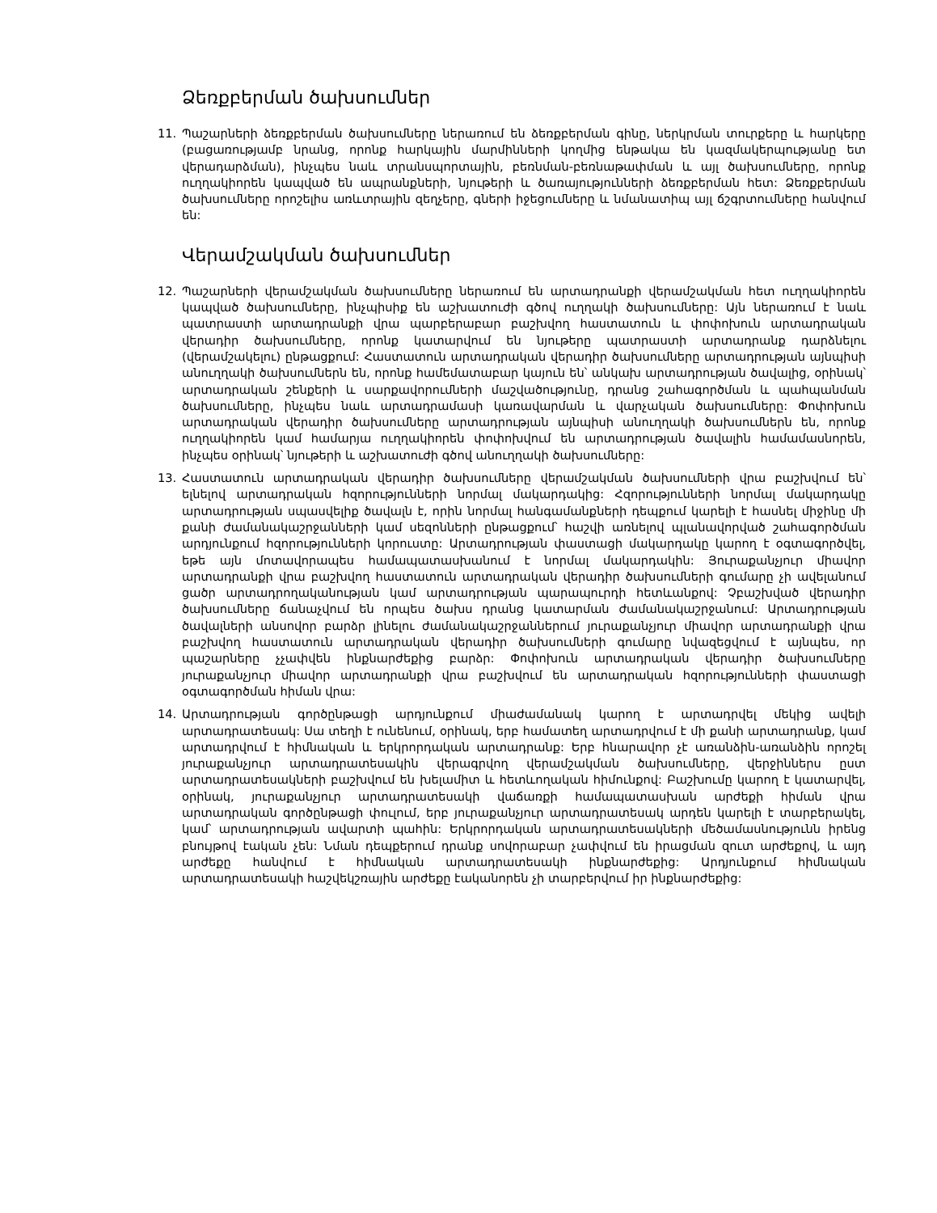Ձեռքբերման ծախսումներ
11. Պաշարների ձեռքբերման ծախսումները ներառում են ձեռքբերման գինը, ներկրման տուրքերը և հարկերը (բացառությամբ նրանց, որոնք հարկային մարմինների կողմից ենթակա են կազմակերպությանը ետ վերադարձման), ինչպես նաև տրանսպորտային, բեռնման-բեռնաթափման և այլ ծախսումները, որոնք ուղղակիորեն կապված են ապրանքների, նյութերի և ծառայությունների ձեռքբերման հետ: Ձեռքբերման ծախսումները որոշելիս առևտրային զեղչերը, գների իջեցումները և նմանատիպ այլ ճշգրտումները հանվում են:
Վերամշակման ծախսումներ
12. Պաշարների վերամշակման ծախսումները ներառում են արտադրանքի վերամշակման հետ ուղղակիորեն կապված ծախսումները, ինչպիսիք են աշխատուժի գծով ուղղակի ծախսումները: Այն ներառում է նաև պատրաստի արտադրանքի վրա պարբերաբար բաշխվող հաստատուն և փոփոխուն արտադրական վերադիր ծախսումները, որոնք կատարվում են նյութերը պատրաստի արտադրանք դարձնելու (վերամշակելու) ընթացքում: Հաստատուն արտադրական վերադիր ծախսումները արտադրության այնպիսի անուղղակի ծախսումներն են, որոնք համեմատաբար կայուն են՝ անկախ արտադրության ծավալից, օրինակ՝ արտադրական շենքերի և սարքավորումների մաշվածությունը, դրանց շահագործման և պահպանման ծախսումները, ինչպես նաև արտադրամասի կառավարման և վարչական ծախսումները: Փոփոխուն արտադրական վերադիր ծախսումները արտադրության այնպիսի անուղղակի ծախսումներն են, որոնք ուղղակիորեն կամ համարյա ուղղակիորեն փոփոխվում են արտադրության ծավալին համամասնորեն, ինչպես օրինակ՝ նյութերի և աշխատուժի գծով անուղղակի ծախսումները:
13. Հաստատուն արտադրական վերադիր ծախսումները վերամշակման ծախսումների վրա բաշխվում են՝ ելնելով արտադրական հզորությունների նորմալ մակարդակից: Հզորությունների նորմալ մակարդակը արտադրության սպասվելիք ծավալն է, որին նորմալ հանգամանքների դեպքում կարելի է հասնել միջինը մի քանի ժամանակաշրջանների կամ սեզոնների ընթացքում՝ հաշվի առնելով պլանավորված շահագործման արդյունքում հզորությունների կորուստը: Արտադրության փաստացի մակարդակը կարող է օգտագործվել, եթե այն մոտավորապես համապատասխանում է նորմալ մակարդակին: Յուրաքանչյուր միավոր արտադրանքի վրա բաշխվող հաստատուն արտադրական վերադիր ծախսումների գումարը չի ավելանում ցածր արտադրողականության կամ արտադրության պարապուրդի հետևանքով: Չբաշխված վերադիր ծախսումները ճանաչվում են որպես ծախս դրանց կատարման ժամանակաշրջանում: Արտադրության ծավալների անսովոր բարձր լինելու ժամանակաշրջաններում յուրաքանչյուր միավոր արտադրանքի վրա բաշխվող հաստատուն արտադրական վերադիր ծախսումների գումարը նվազեցվում է այնպես, որ պաշարները չչափվեն ինքնարժեքից բարձր: Փոփոխուն արտադրական վերադիր ծախսումները յուրաքանչյուր միավոր արտադրանքի վրա բաշխվում են արտադրական հզորությունների փաստացի օգտագործման հիման վրա:
14. Արտադրության գործընթացի արդյունքում միաժամանակ կարող է արտադրվել մեկից ավելի արտադրատեսակ: Սա տեղի է ունենում, օրինակ, երբ համատեղ արտադրվում է մի քանի արտադրանք, կամ արտադրվում է հիմնական և երկրորդական արտադրանք: Երբ հնարավոր չէ առանձին-առանձին որոշել յուրաքանչյուր արտադրատեսակին վերագրվող վերամշակման ծախսումները, վերջիններս ըստ արտադրատեսակների բաշխվում են խելամիտ և հետևողական հիմունքով: Բաշխումը կարող է կատարվել, օրինակ, յուրաքանչյուր արտադրատեսակի վաճառքի համապատասխան արժեքի հիման վրա արտադրական գործընթացի փուլում, երբ յուրաքանչյուր արտադրատեսակ արդեն կարելի է տարբերակել, կամ՝ արտադրության ավարտի պահին: Երկրորդական արտադրատեսակների մեծամասնությունն իրենց բնույթով էական չեն: Նման դեպքերում դրանք սովորաբար չափվում են իրացման զուտ արժեքով, և այդ արժեքը հանվում է հիմնական արտադրատեսակի ինքնարժեքից: Արդյունքում հիմնական արտադրատեսակի հաշվեկշռային արժեքը էականորեն չի տարբերվում իր ինքնարժեքից: